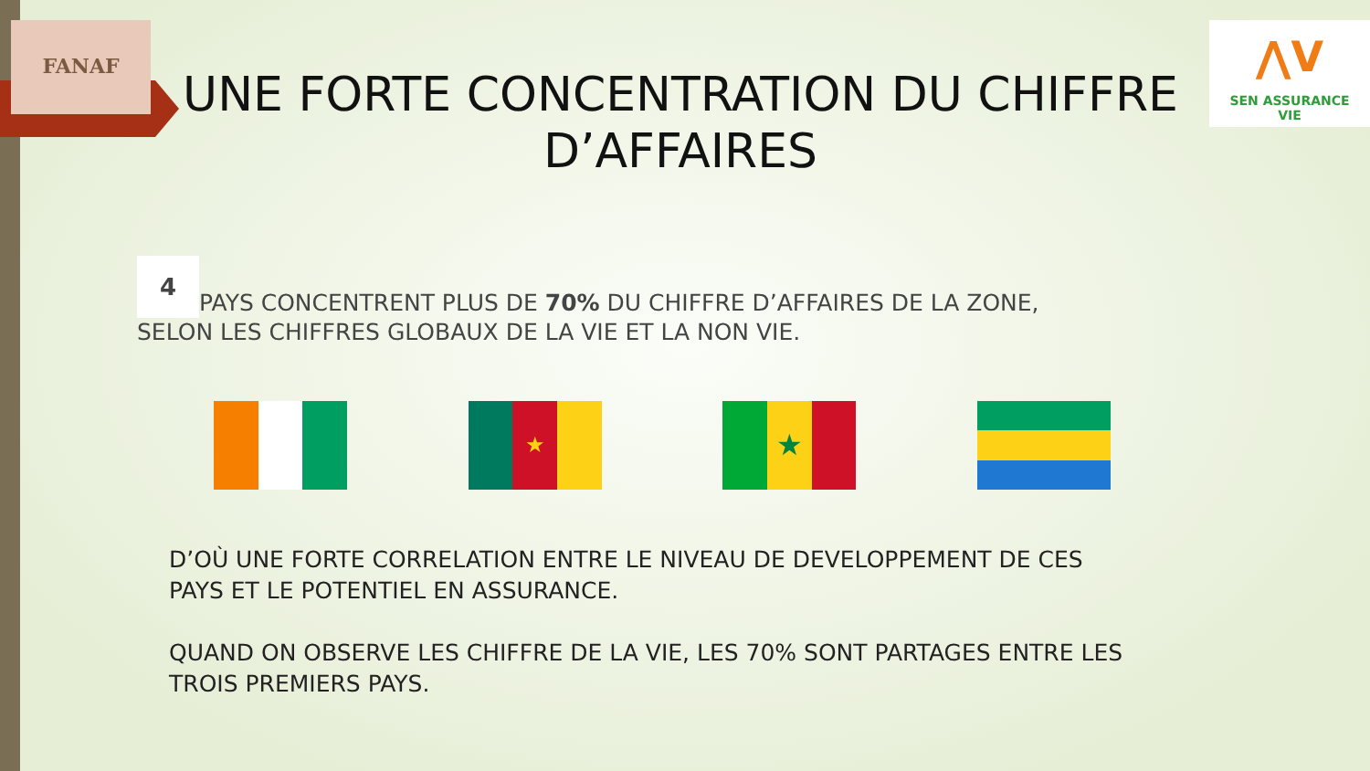FANAF
UNE FORTE CONCENTRATION DU CHIFFRE D’AFFAIRES
⋀V
SEN ASSURANCE
VIE
4 PAYS CONCENTRENT PLUS DE 70% DU CHIFFRE D’AFFAIRES DE LA ZONE, SELON LES CHIFFRES GLOBAUX DE LA VIE ET LA NON VIE.
★
★
D’OÙ UNE FORTE CORRELATION ENTRE LE NIVEAU DE DEVELOPPEMENT DE CES PAYS ET LE POTENTIEL EN ASSURANCE.
QUAND ON OBSERVE LES CHIFFRE DE LA VIE, LES 70% SONT PARTAGES ENTRE LES TROIS PREMIERS PAYS.